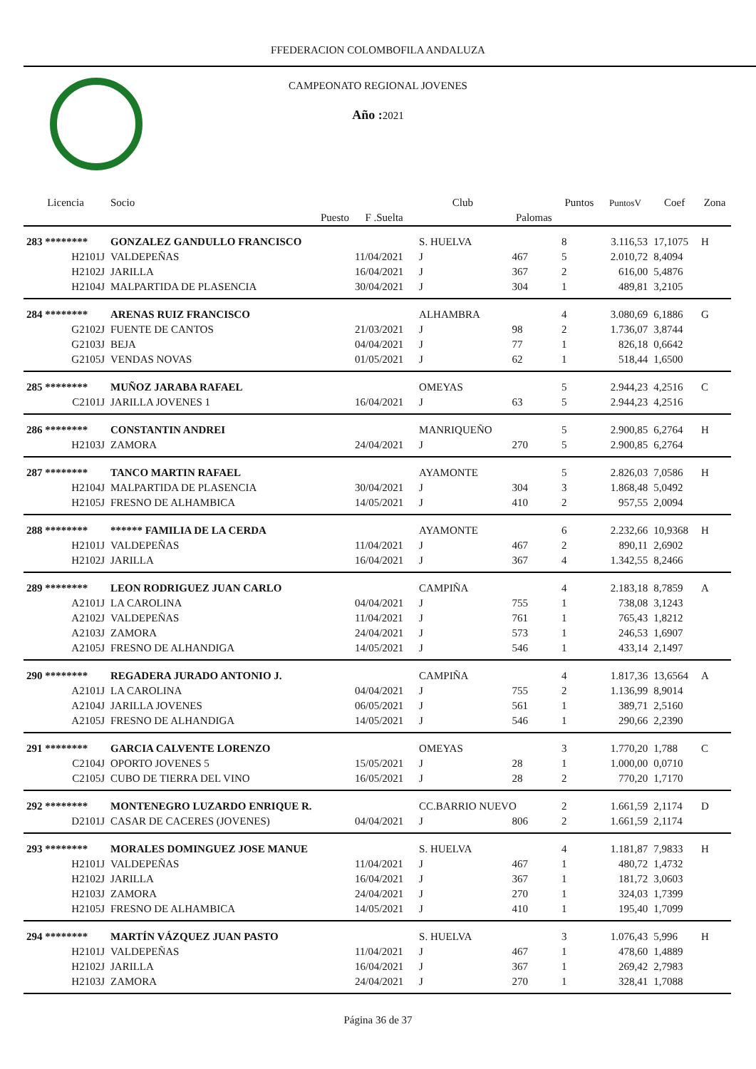FFEDERACION COLOMBOFILA ANDALUZA
CAMPEONATO REGIONAL JOVENES
Año : 2021
| Licencia | Socio | | Club | | Puntos | PuntosV | Coef | Zona |
| --- | --- | --- | --- | --- | --- | --- | --- | --- |
| | Puesto | F .Suelta | | Palomas | | | | |
| 283 ******** | GONZALEZ GANDULLO FRANCISCO | | S. HUELVA | | 8 | 3.116,53 | 17,1075 | H |
| H2101J | VALDEPEÑAS | 11/04/2021 | J | 467 | 5 | 2.010,72 | 8,4094 | |
| H2102J | JARILLA | 16/04/2021 | J | 367 | 2 | 616,00 | 5,4876 | |
| H2104J | MALPARTIDA DE PLASENCIA | 30/04/2021 | J | 304 | 1 | 489,81 | 3,2105 | |
| 284 ******** | ARENAS RUIZ FRANCISCO | | ALHAMBRA | | 4 | 3.080,69 | 6,1886 | G |
| G2102J | FUENTE DE CANTOS | 21/03/2021 | J | 98 | 2 | 1.736,07 | 3,8744 | |
| G2103J | BEJA | 04/04/2021 | J | 77 | 1 | 826,18 | 0,6642 | |
| G2105J | VENDAS NOVAS | 01/05/2021 | J | 62 | 1 | 518,44 | 1,6500 | |
| 285 ******** | MUÑOZ JARABA RAFAEL | | OMEYAS | | 5 | 2.944,23 | 4,2516 | C |
| C2101J | JARILLA JOVENES 1 | 16/04/2021 | J | 63 | 5 | 2.944,23 | 4,2516 | |
| 286 ******** | CONSTANTIN ANDREI | | MANRIQUEÑO | | 5 | 2.900,85 | 6,2764 | H |
| H2103J | ZAMORA | 24/04/2021 | J | 270 | 5 | 2.900,85 | 6,2764 | |
| 287 ******** | TANCO MARTIN RAFAEL | | AYAMONTE | | 5 | 2.826,03 | 7,0586 | H |
| H2104J | MALPARTIDA DE PLASENCIA | 30/04/2021 | J | 304 | 3 | 1.868,48 | 5,0492 | |
| H2105J | FRESNO DE ALHAMBICA | 14/05/2021 | J | 410 | 2 | 957,55 | 2,0094 | |
| 288 ******** | ****** FAMILIA DE LA CERDA | | AYAMONTE | | 6 | 2.232,66 | 10,9368 | H |
| H2101J | VALDEPEÑAS | 11/04/2021 | J | 467 | 2 | 890,11 | 2,6902 | |
| H2102J | JARILLA | 16/04/2021 | J | 367 | 4 | 1.342,55 | 8,2466 | |
| 289 ******** | LEON RODRIGUEZ JUAN CARLO | | CAMPIÑA | | 4 | 2.183,18 | 8,7859 | A |
| A2101J | LA CAROLINA | 04/04/2021 | J | 755 | 1 | 738,08 | 3,1243 | |
| A2102J | VALDEPEÑAS | 11/04/2021 | J | 761 | 1 | 765,43 | 1,8212 | |
| A2103J | ZAMORA | 24/04/2021 | J | 573 | 1 | 246,53 | 1,6907 | |
| A2105J | FRESNO DE ALHANDIGA | 14/05/2021 | J | 546 | 1 | 433,14 | 2,1497 | |
| 290 ******** | REGADERA JURADO ANTONIO J. | | CAMPIÑA | | 4 | 1.817,36 | 13,6564 | A |
| A2101J | LA CAROLINA | 04/04/2021 | J | 755 | 2 | 1.136,99 | 8,9014 | |
| A2104J | JARILLA JOVENES | 06/05/2021 | J | 561 | 1 | 389,71 | 2,5160 | |
| A2105J | FRESNO DE ALHANDIGA | 14/05/2021 | J | 546 | 1 | 290,66 | 2,2390 | |
| 291 ******** | GARCIA CALVENTE LORENZO | | OMEYAS | | 3 | 1.770,20 | 1,788 | C |
| C2104J | OPORTO JOVENES 5 | 15/05/2021 | J | 28 | 1 | 1.000,00 | 0,0710 | |
| C2105J | CUBO DE TIERRA DEL VINO | 16/05/2021 | J | 28 | 2 | 770,20 | 1,7170 | |
| 292 ******** | MONTENEGRO LUZARDO ENRIQUE R. | | CC.BARRIO NUEVO | | 2 | 1.661,59 | 2,1174 | D |
| D2101J | CASAR DE CACERES (JOVENES) | 04/04/2021 | J | 806 | 2 | 1.661,59 | 2,1174 | |
| 293 ******** | MORALES DOMINGUEZ JOSE MANUE | | S. HUELVA | | 4 | 1.181,87 | 7,9833 | H |
| H2101J | VALDEPEÑAS | 11/04/2021 | J | 467 | 1 | 480,72 | 1,4732 | |
| H2102J | JARILLA | 16/04/2021 | J | 367 | 1 | 181,72 | 3,0603 | |
| H2103J | ZAMORA | 24/04/2021 | J | 270 | 1 | 324,03 | 1,7399 | |
| H2105J | FRESNO DE ALHAMBICA | 14/05/2021 | J | 410 | 1 | 195,40 | 1,7099 | |
| 294 ******** | MARTÍN VÁZQUEZ JUAN PASTO | | S. HUELVA | | 3 | 1.076,43 | 5,996 | H |
| H2101J | VALDEPEÑAS | 11/04/2021 | J | 467 | 1 | 478,60 | 1,4889 | |
| H2102J | JARILLA | 16/04/2021 | J | 367 | 1 | 269,42 | 2,7983 | |
| H2103J | ZAMORA | 24/04/2021 | J | 270 | 1 | 328,41 | 1,7088 | |
Página 36 de 37